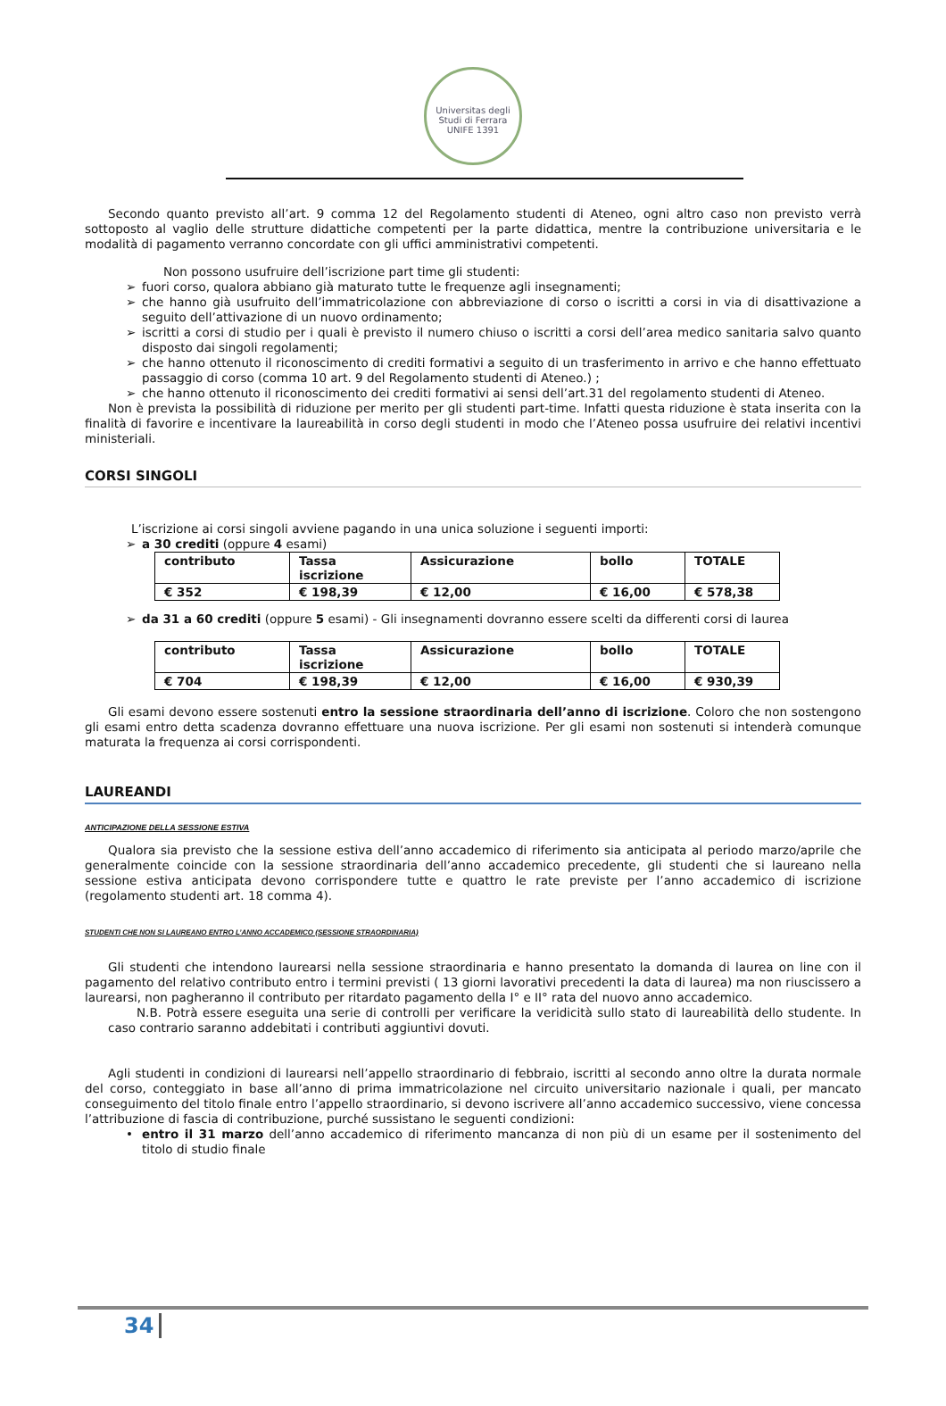Universitas degli Studi di Ferrara
UNIFE 1391
Secondo quanto previsto all’art. 9 comma 12 del Regolamento studenti di Ateneo, ogni altro caso non previsto verrà sottoposto al vaglio delle strutture didattiche competenti per la parte didattica, mentre la contribuzione universitaria e le modalità di pagamento verranno concordate con gli uffici amministrativi competenti.
Non possono usufruire dell’iscrizione part time gli studenti:
➢ fuori corso, qualora abbiano già maturato tutte le frequenze agli insegnamenti;
➢ che hanno già usufruito dell’immatricolazione con abbreviazione di corso o iscritti a corsi in via di disattivazione a seguito dell’attivazione di un nuovo ordinamento;
➢ iscritti a corsi di studio per i quali è previsto il numero chiuso o iscritti a corsi dell’area medico sanitaria salvo quanto disposto dai singoli regolamenti;
➢ che hanno ottenuto il riconoscimento di crediti formativi a seguito di un trasferimento in arrivo e che hanno effettuato passaggio di corso (comma 10 art. 9 del Regolamento studenti di Ateneo.) ;
➢ che hanno ottenuto il riconoscimento dei crediti formativi ai sensi dell’art.31 del regolamento studenti di Ateneo.
Non è prevista la possibilità di riduzione per merito per gli studenti part-time. Infatti questa riduzione è stata inserita con la finalità di favorire e incentivare la laureabilità in corso degli studenti in modo che l’Ateneo possa usufruire dei relativi incentivi ministeriali.
CORSI SINGOLI
L’iscrizione ai corsi singoli avviene pagando in una unica soluzione i seguenti importi:
➢ a 30 crediti (oppure 4 esami)
| contributo | Tassa iscrizione | Assicurazione | bollo | TOTALE |
| --- | --- | --- | --- | --- |
| € 352 | € 198,39 | € 12,00 | € 16,00 | € 578,38 |
➢ da 31 a 60 crediti (oppure 5 esami) - Gli insegnamenti dovranno essere scelti da differenti corsi di laurea
| contributo | Tassa iscrizione | Assicurazione | bollo | TOTALE |
| --- | --- | --- | --- | --- |
| € 704 | € 198,39 | € 12,00 | € 16,00 | € 930,39 |
Gli esami devono essere sostenuti entro la sessione straordinaria dell’anno di iscrizione. Coloro che non sostengono gli esami entro detta scadenza dovranno effettuare una nuova iscrizione. Per gli esami non sostenuti si intenderà comunque maturata la frequenza ai corsi corrispondenti.
LAUREANDI
ANTICIPAZIONE DELLA SESSIONE ESTIVA
Qualora sia previsto che la sessione estiva dell’anno accademico di riferimento sia anticipata al periodo marzo/aprile che generalmente coincide con la sessione straordinaria dell’anno accademico precedente, gli studenti che si laureano nella sessione estiva anticipata devono corrispondere tutte e quattro le rate previste per l’anno accademico di iscrizione (regolamento studenti art. 18 comma 4).
STUDENTI CHE NON SI LAUREANO ENTRO L’ANNO ACCADEMICO (SESSIONE STRAORDINARIA)
Gli studenti che intendono laurearsi nella sessione straordinaria e hanno presentato la domanda di laurea on line con il pagamento del relativo contributo entro i termini previsti ( 13 giorni lavorativi precedenti la data di laurea) ma non riuscissero a laurearsi, non pagheranno il contributo per ritardato pagamento della I° e II° rata del nuovo anno accademico.
N.B. Potrà essere eseguita una serie di controlli per verificare la veridicità sullo stato di laureabilità dello studente. In caso contrario saranno addebitati i contributi aggiuntivi dovuti.
Agli studenti in condizioni di laurearsi nell’appello straordinario di febbraio, iscritti al secondo anno oltre la durata normale del corso, conteggiato in base all’anno di prima immatricolazione nel circuito universitario nazionale i quali, per mancato conseguimento del titolo finale entro l’appello straordinario, si devono iscrivere all’anno accademico successivo, viene concessa l’attribuzione di fascia di contribuzione, purché sussistano le seguenti condizioni:
• entro il 31 marzo dell’anno accademico di riferimento mancanza di non più di un esame per il sostenimento del titolo di studio finale
34